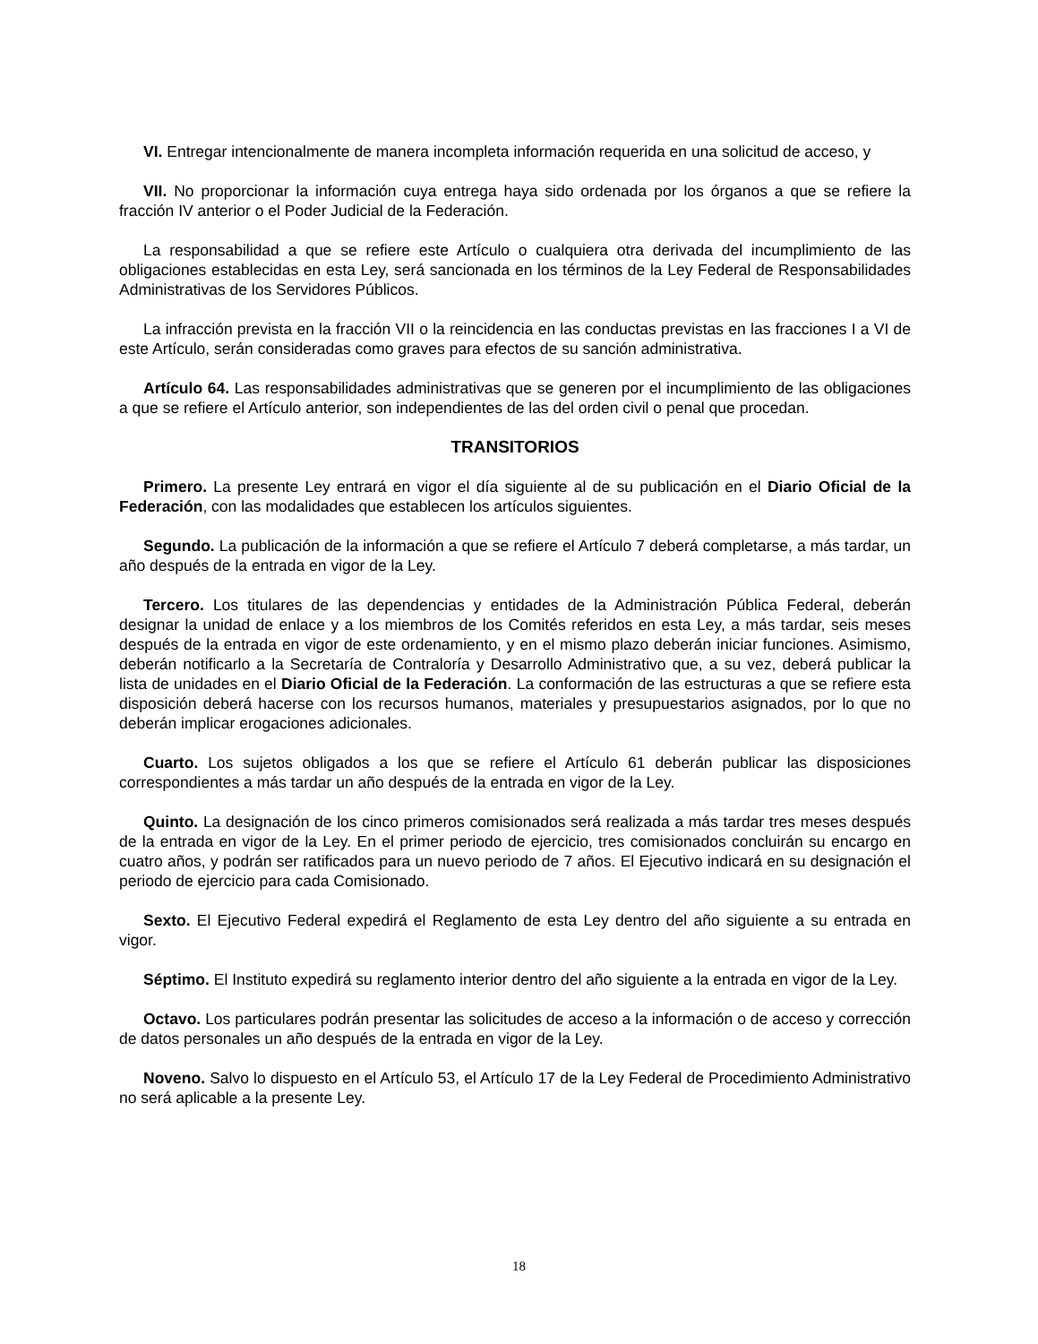VI. Entregar intencionalmente de manera incompleta información requerida en una solicitud de acceso, y
VII. No proporcionar la información cuya entrega haya sido ordenada por los órganos a que se refiere la fracción IV anterior o el Poder Judicial de la Federación.
La responsabilidad a que se refiere este Artículo o cualquiera otra derivada del incumplimiento de las obligaciones establecidas en esta Ley, será sancionada en los términos de la Ley Federal de Responsabilidades Administrativas de los Servidores Públicos.
La infracción prevista en la fracción VII o la reincidencia en las conductas previstas en las fracciones I a VI de este Artículo, serán consideradas como graves para efectos de su sanción administrativa.
Artículo 64. Las responsabilidades administrativas que se generen por el incumplimiento de las obligaciones a que se refiere el Artículo anterior, son independientes de las del orden civil o penal que procedan.
TRANSITORIOS
Primero. La presente Ley entrará en vigor el día siguiente al de su publicación en el Diario Oficial de la Federación, con las modalidades que establecen los artículos siguientes.
Segundo. La publicación de la información a que se refiere el Artículo 7 deberá completarse, a más tardar, un año después de la entrada en vigor de la Ley.
Tercero. Los titulares de las dependencias y entidades de la Administración Pública Federal, deberán designar la unidad de enlace y a los miembros de los Comités referidos en esta Ley, a más tardar, seis meses después de la entrada en vigor de este ordenamiento, y en el mismo plazo deberán iniciar funciones. Asimismo, deberán notificarlo a la Secretaría de Contraloría y Desarrollo Administrativo que, a su vez, deberá publicar la lista de unidades en el Diario Oficial de la Federación. La conformación de las estructuras a que se refiere esta disposición deberá hacerse con los recursos humanos, materiales y presupuestarios asignados, por lo que no deberán implicar erogaciones adicionales.
Cuarto. Los sujetos obligados a los que se refiere el Artículo 61 deberán publicar las disposiciones correspondientes a más tardar un año después de la entrada en vigor de la Ley.
Quinto. La designación de los cinco primeros comisionados será realizada a más tardar tres meses después de la entrada en vigor de la Ley. En el primer periodo de ejercicio, tres comisionados concluirán su encargo en cuatro años, y podrán ser ratificados para un nuevo periodo de 7 años. El Ejecutivo indicará en su designación el periodo de ejercicio para cada Comisionado.
Sexto. El Ejecutivo Federal expedirá el Reglamento de esta Ley dentro del año siguiente a su entrada en vigor.
Séptimo. El Instituto expedirá su reglamento interior dentro del año siguiente a la entrada en vigor de la Ley.
Octavo. Los particulares podrán presentar las solicitudes de acceso a la información o de acceso y corrección de datos personales un año después de la entrada en vigor de la Ley.
Noveno. Salvo lo dispuesto en el Artículo 53, el Artículo 17 de la Ley Federal de Procedimiento Administrativo no será aplicable a la presente Ley.
18